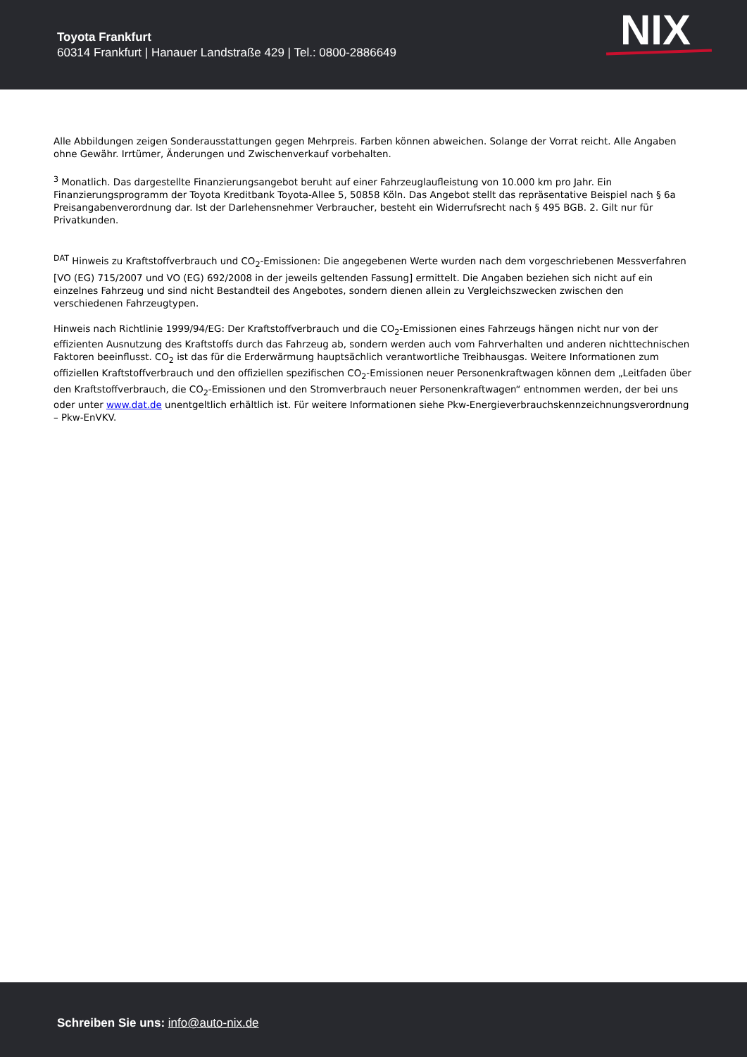Toyota Frankfurt
60314 Frankfurt | Hanauer Landstraße 429 | Tel.: 0800-2886649
NIX
Alle Abbildungen zeigen Sonderausstattungen gegen Mehrpreis. Farben können abweichen. Solange der Vorrat reicht. Alle Angaben ohne Gewähr. Irrtümer, Änderungen und Zwischenverkauf vorbehalten.
<sup>3</sup> Monatlich. Das dargestellte Finanzierungsangebot beruht auf einer Fahrzeuglaufleistung von 10.000 km pro Jahr. Ein Finanzierungsprogramm der Toyota Kreditbank Toyota-Allee 5, 50858 Köln. Das Angebot stellt das repräsentative Beispiel nach § 6a Preisangabenverordnung dar. Ist der Darlehensnehmer Verbraucher, besteht ein Widerrufsrecht nach § 495 BGB. 2. Gilt nur für Privatkunden.
<sup>DAT</sup> Hinweis zu Kraftstoffverbrauch und CO<sub>2</sub>-Emissionen: Die angegebenen Werte wurden nach dem vorgeschriebenen Messverfahren [VO (EG) 715/2007 und VO (EG) 692/2008 in der jeweils geltenden Fassung] ermittelt. Die Angaben beziehen sich nicht auf ein einzelnes Fahrzeug und sind nicht Bestandteil des Angebotes, sondern dienen allein zu Vergleichszwecken zwischen den verschiedenen Fahrzeugtypen.
Hinweis nach Richtlinie 1999/94/EG: Der Kraftstoffverbrauch und die CO<sub>2</sub>-Emissionen eines Fahrzeugs hängen nicht nur von der effizienten Ausnutzung des Kraftstoffs durch das Fahrzeug ab, sondern werden auch vom Fahrverhalten und anderen nichttechnischen Faktoren beeinflusst. CO<sub>2</sub> ist das für die Erderwärmung hauptsächlich verantwortliche Treibhausgas. Weitere Informationen zum offiziellen Kraftstoffverbrauch und den offiziellen spezifischen CO<sub>2</sub>-Emissionen neuer Personenkraftwagen können dem „Leitfaden über den Kraftstoffverbrauch, die CO<sub>2</sub>-Emissionen und den Stromverbrauch neuer Personenkraftwagen“ entnommen werden, der bei uns oder unter www.dat.de unentgeltlich erhältlich ist. Für weitere Informationen siehe Pkw-Energieverbrauchskennzeichnungsverordnung – Pkw-EnVKV.
Schreiben Sie uns: info@auto-nix.de